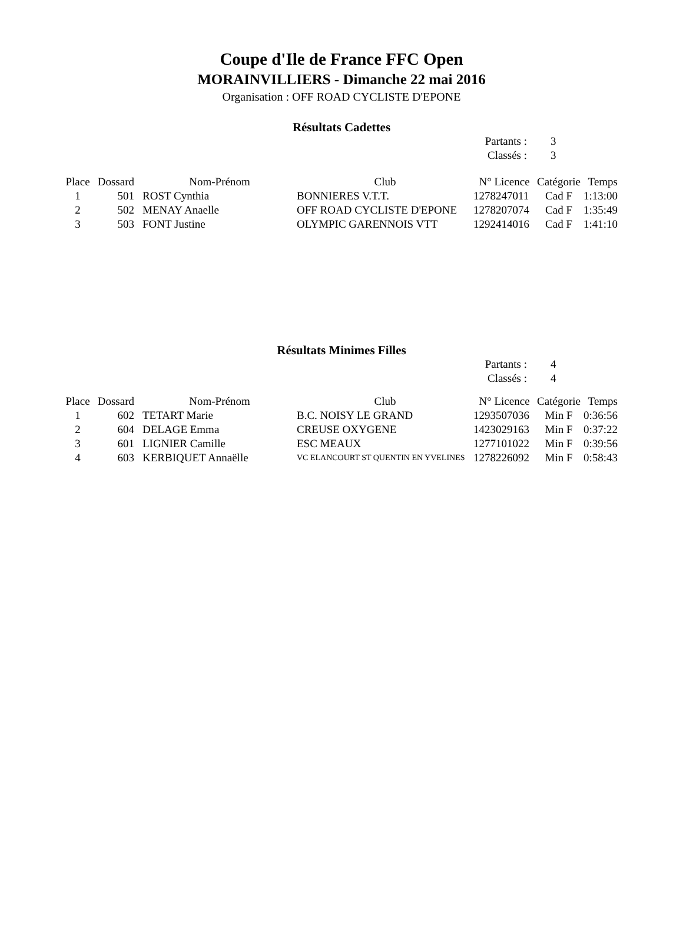Coupe d'Ile de France FFC Open
MORAINVILLIERS - Dimanche 22 mai 2016
Organisation : OFF ROAD CYCLISTE D'EPONE
Résultats Cadettes
Partants : 3
Classés : 3
| Place | Dossard | Nom-Prénom | Club | N° Licence | Catégorie | Temps |
| --- | --- | --- | --- | --- | --- | --- |
| 1 | 501 | ROST Cynthia | BONNIERES V.T.T. | 1278247011 | Cad F | 1:13:00 |
| 2 | 502 | MENAY Anaelle | OFF ROAD CYCLISTE D'EPONE | 1278207074 | Cad F | 1:35:49 |
| 3 | 503 | FONT Justine | OLYMPIC GARENNOIS VTT | 1292414016 | Cad F | 1:41:10 |
Résultats Minimes Filles
Partants : 4
Classés : 4
| Place | Dossard | Nom-Prénom | Club | N° Licence | Catégorie | Temps |
| --- | --- | --- | --- | --- | --- | --- |
| 1 | 602 | TETART Marie | B.C. NOISY LE GRAND | 1293507036 | Min F | 0:36:56 |
| 2 | 604 | DELAGE Emma | CREUSE OXYGENE | 1423029163 | Min F | 0:37:22 |
| 3 | 601 | LIGNIER Camille | ESC MEAUX | 1277101022 | Min F | 0:39:56 |
| 4 | 603 | KERBIQUET Annaëlle | VC ELANCOURT ST QUENTIN EN YVELINES | 1278226092 | Min F | 0:58:43 |